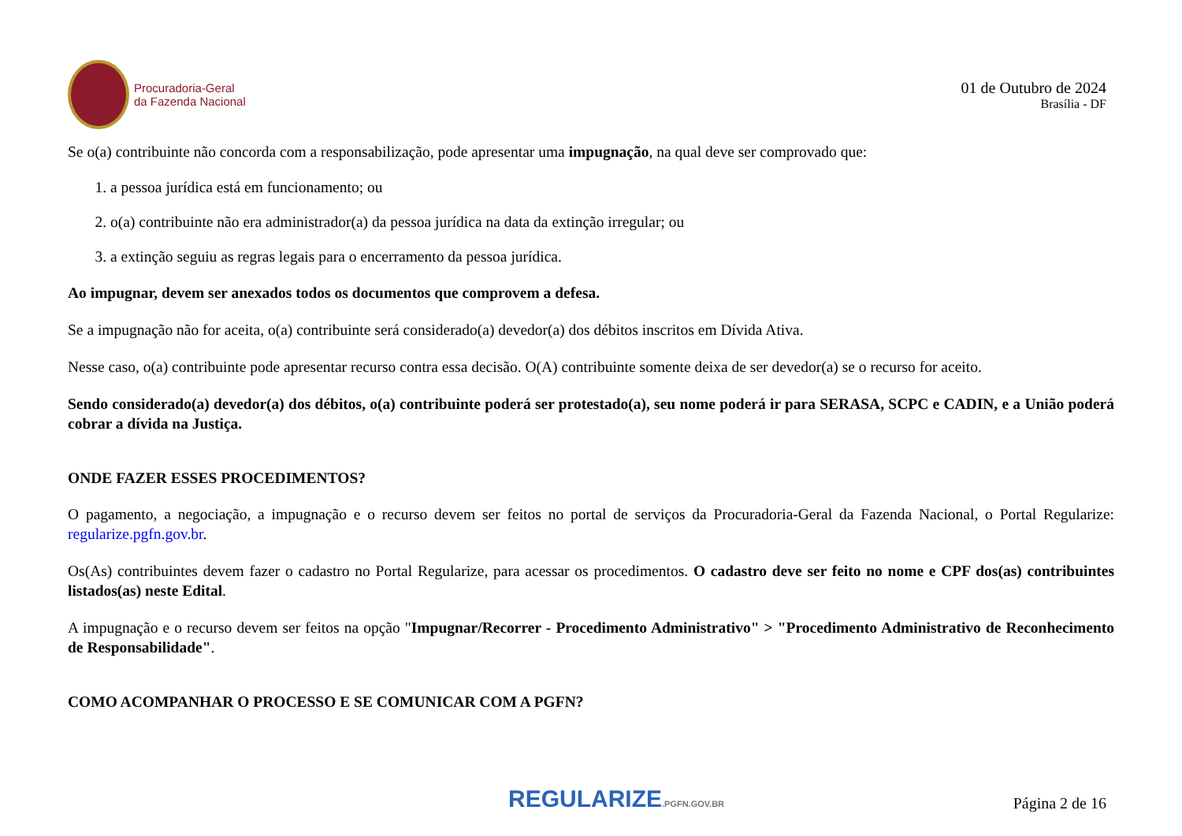Procuradoria-Geral
da Fazenda Nacional
01 de Outubro de 2024
Brasília - DF
Se o(a) contribuinte não concorda com a responsabilização, pode apresentar uma impugnação, na qual deve ser comprovado que:
1. a pessoa jurídica está em funcionamento; ou
2. o(a) contribuinte não era administrador(a) da pessoa jurídica na data da extinção irregular; ou
3. a extinção seguiu as regras legais para o encerramento da pessoa jurídica.
Ao impugnar, devem ser anexados todos os documentos que comprovem a defesa.
Se a impugnação não for aceita, o(a) contribuinte será considerado(a) devedor(a) dos débitos inscritos em Dívida Ativa.
Nesse caso, o(a) contribuinte pode apresentar recurso contra essa decisão. O(A) contribuinte somente deixa de ser devedor(a) se o recurso for aceito.
Sendo considerado(a) devedor(a) dos débitos, o(a) contribuinte poderá ser protestado(a), seu nome poderá ir para SERASA, SCPC e CADIN, e a União poderá cobrar a dívida na Justiça.
ONDE FAZER ESSES PROCEDIMENTOS?
O pagamento, a negociação, a impugnação e o recurso devem ser feitos no portal de serviços da Procuradoria-Geral da Fazenda Nacional, o Portal Regularize: regularize.pgfn.gov.br.
Os(As) contribuintes devem fazer o cadastro no Portal Regularize, para acessar os procedimentos. O cadastro deve ser feito no nome e CPF dos(as) contribuintes listados(as) neste Edital.
A impugnação e o recurso devem ser feitos na opção "Impugnar/Recorrer - Procedimento Administrativo" > "Procedimento Administrativo de Reconhecimento de Responsabilidade".
COMO ACOMPANHAR O PROCESSO E SE COMUNICAR COM A PGFN?
REGULARIZE.PGFN.GOV.BR
Página 2 de 16